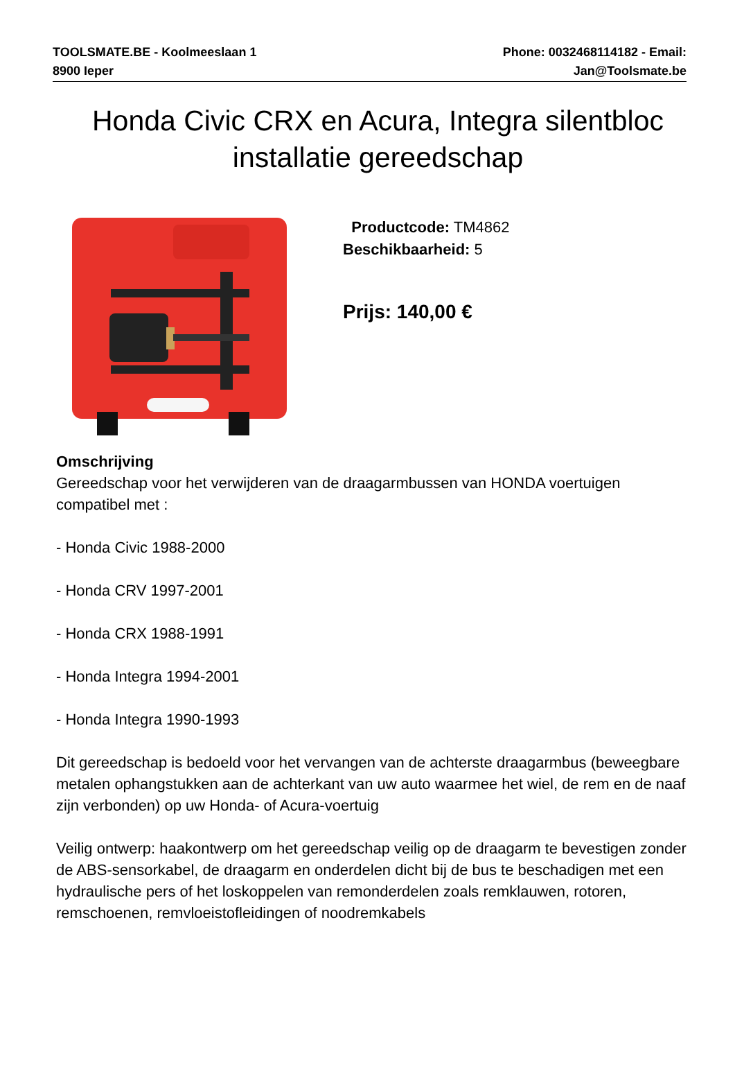TOOLSMATE.BE - Koolmeeslaan 1
8900 Ieper
Phone: 0032468114182 - Email:
Jan@Toolsmate.be
Honda Civic CRX en Acura, Integra silentbloc installatie gereedschap
Productcode: TM4862
Beschikbaarheid: 5
Prijs: 140,00 €
Omschrijving
Gereedschap voor het verwijderen van de draagarmbussen van HONDA voertuigen compatibel met :
- Honda Civic 1988-2000
- Honda CRV 1997-2001
- Honda CRX 1988-1991
- Honda Integra 1994-2001
- Honda Integra 1990-1993
Dit gereedschap is bedoeld voor het vervangen van de achterste draagarmbus (beweegbare metalen ophangstukken aan de achterkant van uw auto waarmee het wiel, de rem en de naaf zijn verbonden) op uw Honda- of Acura-voertuig
Veilig ontwerp: haakontwerp om het gereedschap veilig op de draagarm te bevestigen zonder de ABS-sensorkabel, de draagarm en onderdelen dicht bij de bus te beschadigen met een hydraulische pers of het loskoppelen van remonderdelen zoals remklauwen, rotoren, remschoenen, remvloeistofleidingen of noodremkabels